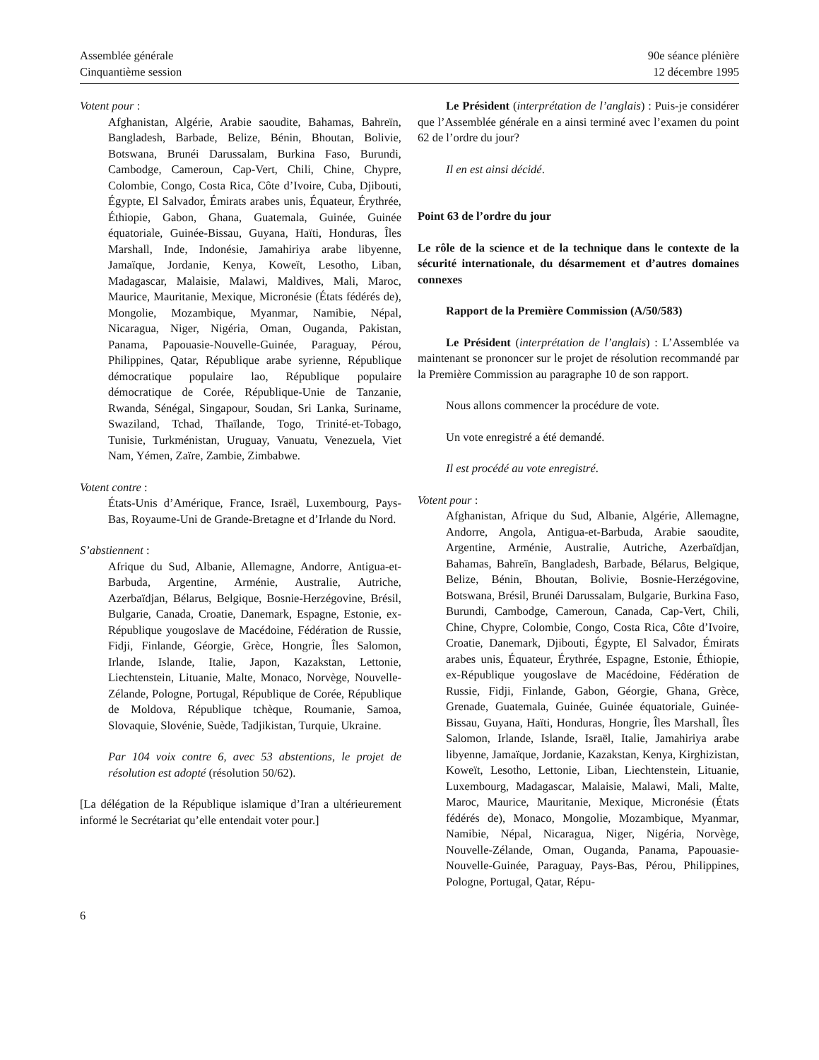Assemblée générale
Cinquantième session
90e séance plénière
12 décembre 1995
Votent pour :
Afghanistan, Algérie, Arabie saoudite, Bahamas, Bahreïn, Bangladesh, Barbade, Belize, Bénin, Bhoutan, Bolivie, Botswana, Brunéi Darussalam, Burkina Faso, Burundi, Cambodge, Cameroun, Cap-Vert, Chili, Chine, Chypre, Colombie, Congo, Costa Rica, Côte d’Ivoire, Cuba, Djibouti, Égypte, El Salvador, Émirats arabes unis, Équateur, Érythrée, Éthiopie, Gabon, Ghana, Guatemala, Guinée, Guinée équatoriale, Guinée-Bissau, Guyana, Haïti, Honduras, Îles Marshall, Inde, Indonésie, Jamahiriya arabe libyenne, Jamaïque, Jordanie, Kenya, Koweït, Lesotho, Liban, Madagascar, Malaisie, Malawi, Maldives, Mali, Maroc, Maurice, Mauritanie, Mexique, Micronésie (États fédérés de), Mongolie, Mozambique, Myanmar, Namibie, Népal, Nicaragua, Niger, Nigéria, Oman, Ouganda, Pakistan, Panama, Papouasie-Nouvelle-Guinée, Paraguay, Pérou, Philippines, Qatar, République arabe syrienne, République démocratique populaire lao, République populaire démocratique de Corée, République-Unie de Tanzanie, Rwanda, Sénégal, Singapour, Soudan, Sri Lanka, Suriname, Swaziland, Tchad, Thaïlande, Togo, Trinité-et-Tobago, Tunisie, Turkménistan, Uruguay, Vanuatu, Venezuela, Viet Nam, Yémen, Zaïre, Zambie, Zimbabwe.
Votent contre :
États-Unis d’Amérique, France, Israël, Luxembourg, Pays-Bas, Royaume-Uni de Grande-Bretagne et d’Irlande du Nord.
S’abstiennent :
Afrique du Sud, Albanie, Allemagne, Andorre, Antigua-et-Barbuda, Argentine, Arménie, Australie, Autriche, Azerbaïdjan, Bélarus, Belgique, Bosnie-Herzégovine, Brésil, Bulgarie, Canada, Croatie, Danemark, Espagne, Estonie, ex-République yougoslave de Macédoine, Fédération de Russie, Fidji, Finlande, Géorgie, Grèce, Hongrie, Îles Salomon, Irlande, Islande, Italie, Japon, Kazakstan, Lettonie, Liechtenstein, Lituanie, Malte, Monaco, Norvège, Nouvelle-Zélande, Pologne, Portugal, République de Corée, République de Moldova, République tchèque, Roumanie, Samoa, Slovaquie, Slovénie, Suède, Tadjikistan, Turquie, Ukraine.
Par 104 voix contre 6, avec 53 abstentions, le projet de résolution est adopté (résolution 50/62).
[La délégation de la République islamique d’Iran a ultérieurement informé le Secrétariat qu’elle entendait voter pour.]
Le Président (interprétation de l’anglais) : Puis-je considérer que l’Assemblée générale en a ainsi terminé avec l’examen du point 62 de l’ordre du jour?
Il en est ainsi décidé.
Point 63 de l’ordre du jour
Le rôle de la science et de la technique dans le contexte de la sécurité internationale, du désarmement et d’autres domaines connexes
Rapport de la Première Commission (A/50/583)
Le Président (interprétation de l’anglais) : L’Assemblée va maintenant se prononcer sur le projet de résolution recommandé par la Première Commission au paragraphe 10 de son rapport.
Nous allons commencer la procédure de vote.
Un vote enregistré a été demandé.
Il est procédé au vote enregistré.
Votent pour :
Afghanistan, Afrique du Sud, Albanie, Algérie, Allemagne, Andorre, Angola, Antigua-et-Barbuda, Arabie saoudite, Argentine, Arménie, Australie, Autriche, Azerbaïdjan, Bahamas, Bahreïn, Bangladesh, Barbade, Bélarus, Belgique, Belize, Bénin, Bhoutan, Bolivie, Bosnie-Herzégovine, Botswana, Brésil, Brunéi Darussalam, Bulgarie, Burkina Faso, Burundi, Cambodge, Cameroun, Canada, Cap-Vert, Chili, Chine, Chypre, Colombie, Congo, Costa Rica, Côte d’Ivoire, Croatie, Danemark, Djibouti, Égypte, El Salvador, Émirats arabes unis, Équateur, Érythrée, Espagne, Estonie, Éthiopie, ex-République yougoslave de Macédoine, Fédération de Russie, Fidji, Finlande, Gabon, Géorgie, Ghana, Grèce, Grenade, Guatemala, Guinée, Guinée équatoriale, Guinée-Bissau, Guyana, Haïti, Honduras, Hongrie, Îles Marshall, Îles Salomon, Irlande, Islande, Israël, Italie, Jamahiriya arabe libyenne, Jamaïque, Jordanie, Kazakstan, Kenya, Kirghizistan, Koweït, Lesotho, Lettonie, Liban, Liechtenstein, Lituanie, Luxembourg, Madagascar, Malaisie, Malawi, Mali, Malte, Maroc, Maurice, Mauritanie, Mexique, Micronésie (États fédérés de), Monaco, Mongolie, Mozambique, Myanmar, Namibie, Népal, Nicaragua, Niger, Nigéria, Norvège, Nouvelle-Zélande, Oman, Ouganda, Panama, Papouasie-Nouvelle-Guinée, Paraguay, Pays-Bas, Pérou, Philippines, Pologne, Portugal, Qatar, Répu-
6